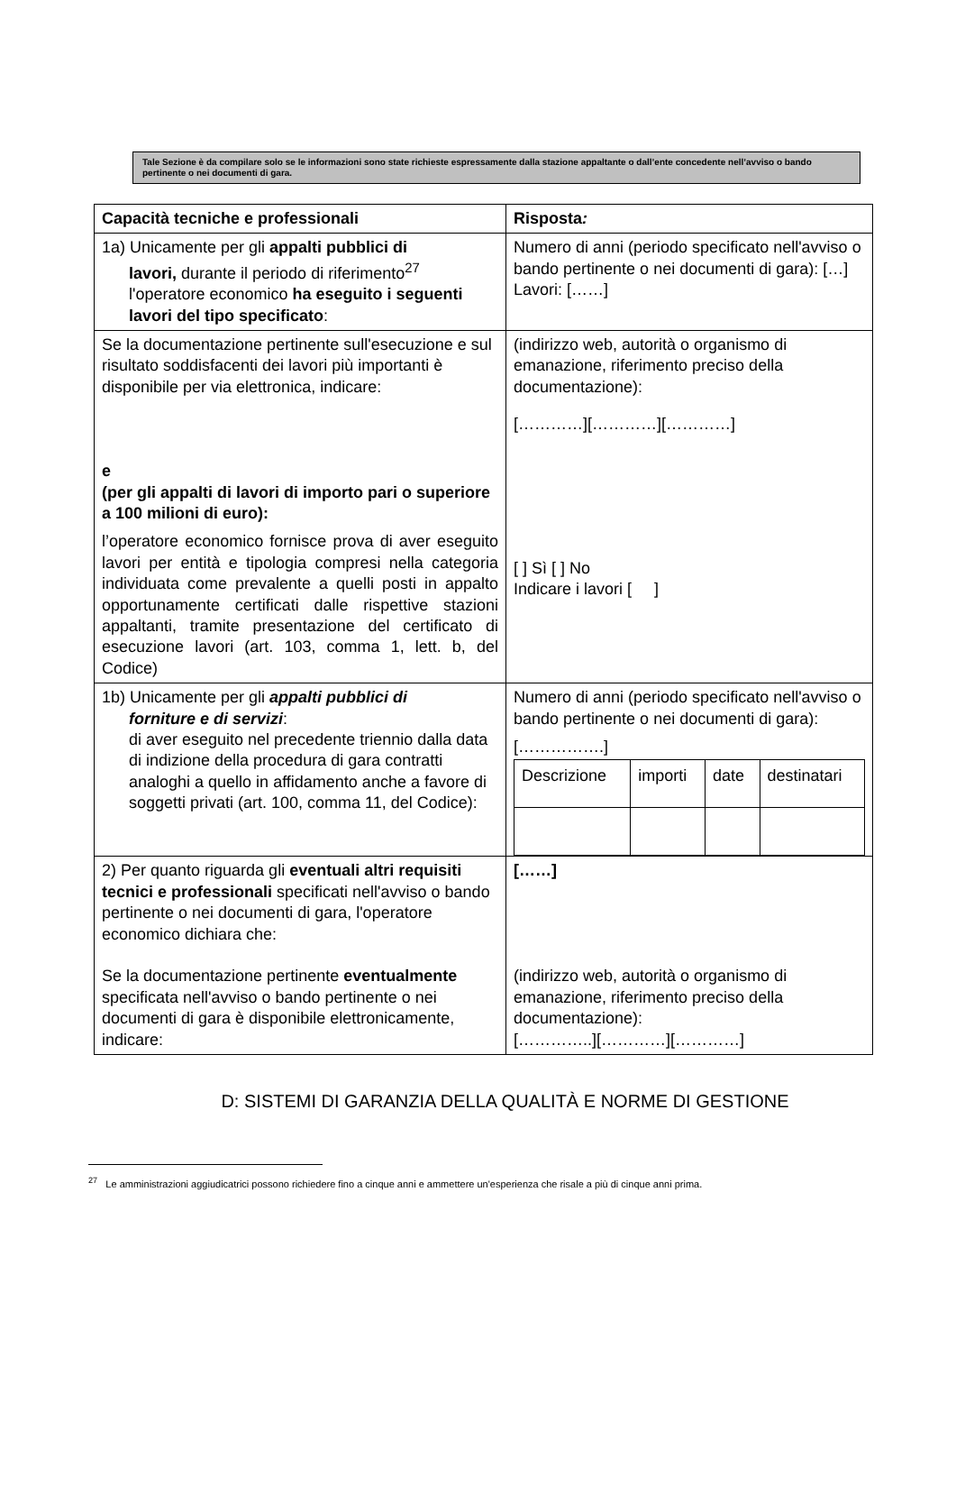Tale Sezione è da compilare solo se le informazioni sono state richieste espressamente dalla stazione appaltante o dall’ente concedente nell’avviso o bando pertinente o nei documenti di gara.
| Capacità tecniche e professionali | Risposta : |
| 1a) Unicamente per gli appalti pubblici di lavori, durante il periodo di riferimento<sup>27</sup> l'operatore economico ha eseguito i seguenti lavori del tipo specificato : | Numero di anni (periodo specificato nell'avviso o bando pertinente o nei documenti di gara): […] Lavori: [……] |
| Se la documentazione pertinente sull'esecuzione e sul risultato soddisfacenti dei lavori più importanti è disponibile per via elettronica, indicare: e (per gli appalti di lavori di importo pari o superiore a 100 milioni di euro): l’operatore economico fornisce prova di aver eseguito lavori per entità e tipologia compresi nella categoria individuata come prevalente a quelli posti in appalto opportunamente certificati dalle rispettive stazioni appaltanti, tramite presentazione del certificato di esecuzione lavori (art. 103, comma 1, lett. b, del Codice) | (indirizzo web, autorità o organismo di emanazione, riferimento preciso della documentazione): […………][…………][…………] [ ] Sì [ ] No Indicare i lavori [ ] |
| 1b) Unicamente per gli appalti pubblici di forniture e di servizi : di aver eseguito nel precedente triennio dalla data di indizione della procedura di gara contratti analoghi a quello in affidamento anche a favore di soggetti privati (art. 100, comma 11, del Codice): | Numero di anni (periodo specificato nell'avviso o bando pertinente o nei documenti di gara): […………….] / Descrizione / importi / date / destinatari / |
| 2) Per quanto riguarda gli eventuali altri requisiti tecnici e professionali specificati nell'avviso o bando pertinente o nei documenti di gara, l'operatore economico dichiara che: Se la documentazione pertinente eventualmente specificata nell'avviso o bando pertinente o nei documenti di gara è disponibile elettronicamente, indicare: | [……] (indirizzo web, autorità o organismo di emanazione, riferimento preciso della documentazione): […………..][…………][…………] |
D: SISTEMI DI GARANZIA DELLA QUALITÀ E NORME DI GESTIONE
<sup>27</sup> Le amministrazioni aggiudicatrici possono richiedere fino a cinque anni e ammettere un'esperienza che risale a più di cinque anni prima.